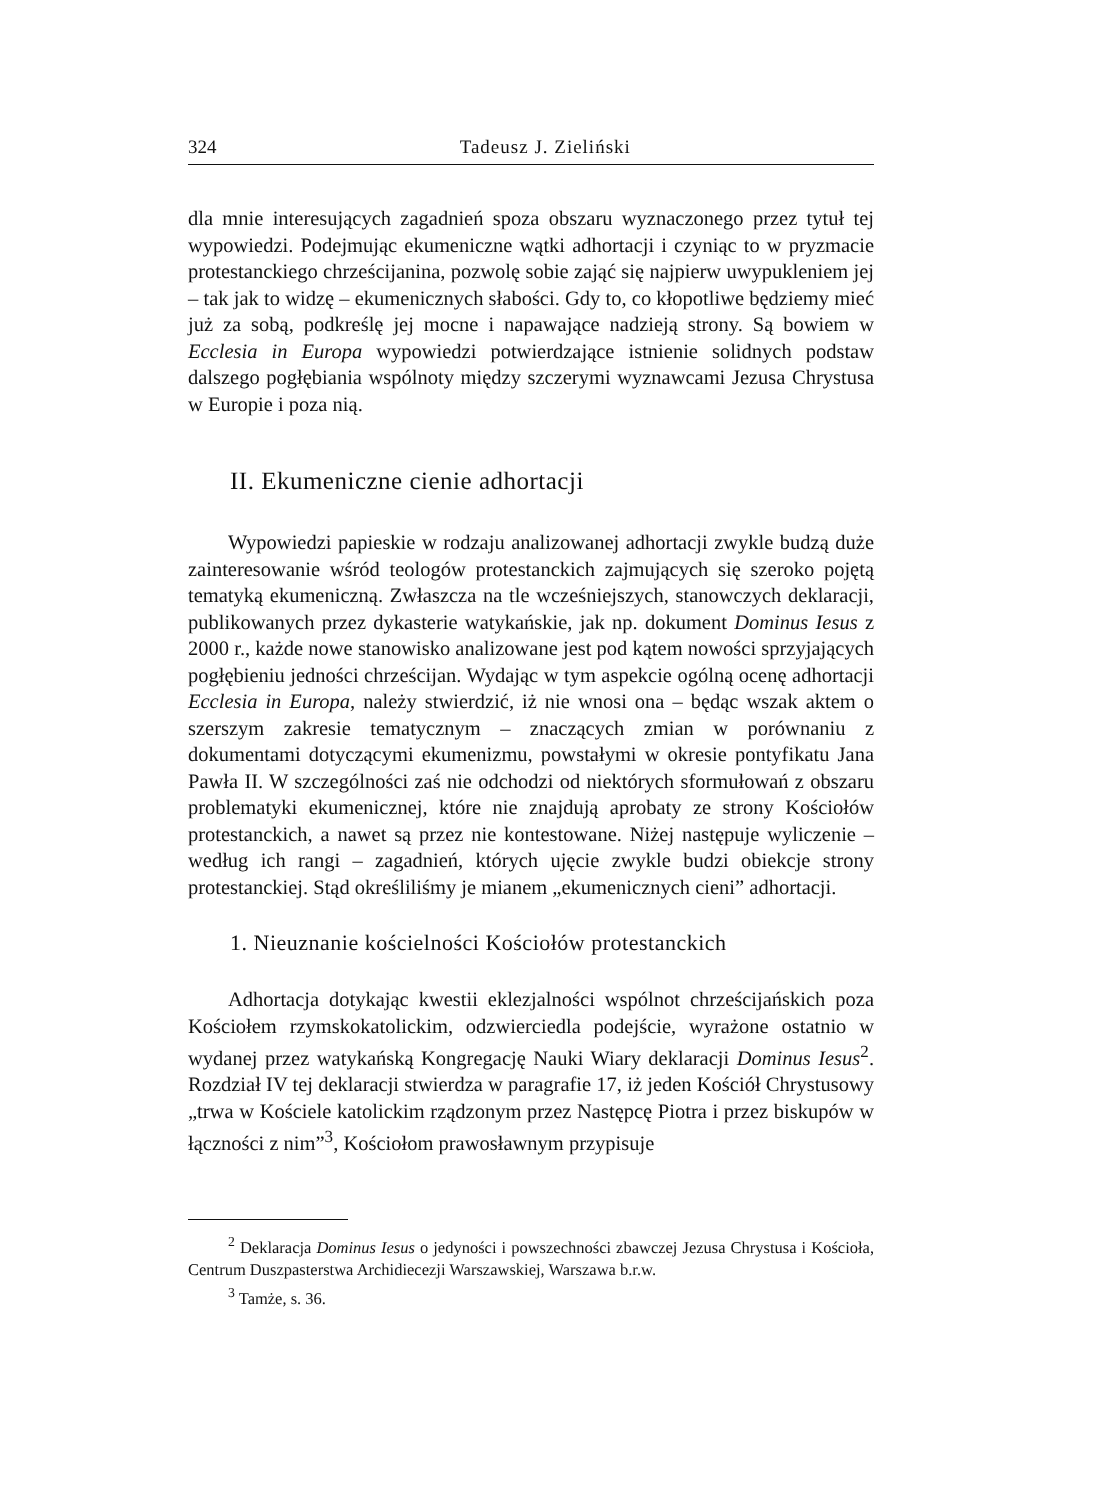324 Tadeusz J. Zieliński
dla mnie interesujących zagadnień spoza obszaru wyznaczonego przez tytuł tej wypowiedzi. Podejmując ekumeniczne wątki adhortacji i czyniąc to w pryzmacie protestanckiego chrześcijanina, pozwolę sobie zająć się najpierw uwypukleniem jej – tak jak to widzę – ekumenicznych słabości. Gdy to, co kłopotliwe będziemy mieć już za sobą, podkreślę jej mocne i napawające nadzieją strony. Są bowiem w Ecclesia in Europa wypowiedzi potwierdzające istnienie solidnych podstaw dalszego pogłębiania wspólnoty między szczerymi wyznawcami Jezusa Chrystusa w Europie i poza nią.
II. Ekumeniczne cienie adhortacji
Wypowiedzi papieskie w rodzaju analizowanej adhortacji zwykle budzą duże zainteresowanie wśród teologów protestanckich zajmujących się szeroko pojętą tematyką ekumeniczną. Zwłaszcza na tle wcześniejszych, stanowczych deklaracji, publikowanych przez dykasterie watykańskie, jak np. dokument Dominus Iesus z 2000 r., każde nowe stanowisko analizowane jest pod kątem nowości sprzyjających pogłębieniu jedności chrześcijan. Wydając w tym aspekcie ogólną ocenę adhortacji Ecclesia in Europa, należy stwierdzić, iż nie wnosi ona – będąc wszak aktem o szerszym zakresie tematycznym – znaczących zmian w porównaniu z dokumentami dotyczącymi ekumenizmu, powstałymi w okresie pontyfikatu Jana Pawła II. W szczególności zaś nie odchodzi od niektórych sformułowań z obszaru problematyki ekumenicznej, które nie znajdują aprobaty ze strony Kościołów protestanckich, a nawet są przez nie kontestowane. Niżej następuje wyliczenie – według ich rangi – zagadnień, których ujęcie zwykle budzi obiekcje strony protestanckiej. Stąd określiliśmy je mianem „ekumenicznych cieni” adhortacji.
1. Nieuznanie kościelności Kościołów protestanckich
Adhortacja dotykając kwestii eklezjalności wspólnot chrześcijańskich poza Kościołem rzymskokatolickim, odzwierciedla podejście, wyrażone ostatnio w wydanej przez watykańską Kongregację Nauki Wiary deklaracji Dominus Iesus<sup>2</sup>. Rozdział IV tej deklaracji stwierdza w paragrafie 17, iż jeden Kościół Chrystusowy „trwa w Kościele katolickim rządzonym przez Następcę Piotra i przez biskupów w łączności z nim”<sup>3</sup>, Kościołom prawosławnym przypisuje
<sup>2</sup> Deklaracja Dominus Iesus o jedyności i powszechności zbawczej Jezusa Chrystusa i Kościoła, Centrum Duszpasterstwa Archidiecezji Warszawskiej, Warszawa b.r.w.
<sup>3</sup> Tamże, s. 36.